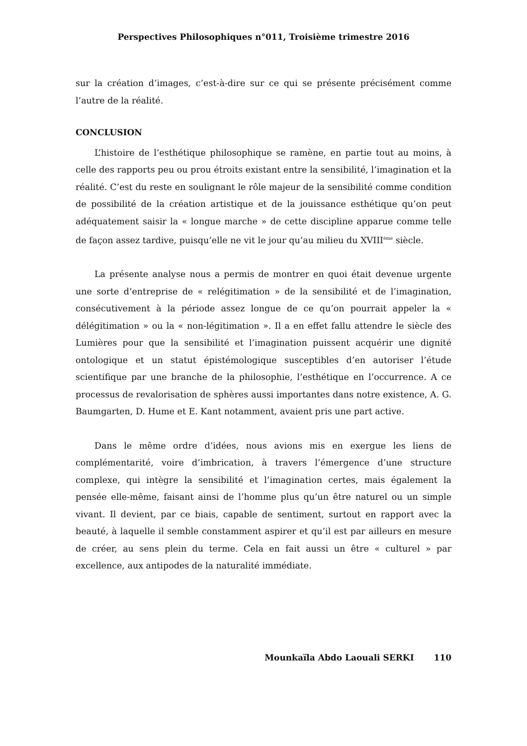Perspectives Philosophiques n°011, Troisième trimestre 2016
sur la création d’images, c’est-à-dire sur ce qui se présente précisément comme l’autre de la réalité.
CONCLUSION
L’histoire de l’esthétique philosophique se ramène, en partie tout au moins, à celle des rapports peu ou prou étroits existant entre la sensibilité, l’imagination et la réalité. C’est du reste en soulignant le rôle majeur de la sensibilité comme condition de possibilité de la création artistique et de la jouissance esthétique qu’on peut adéquatement saisir la « longue marche » de cette discipline apparue comme telle de façon assez tardive, puisqu’elle ne vit le jour qu’au milieu du XVIII<sup>ème</sup> siècle.
La présente analyse nous a permis de montrer en quoi était devenue urgente une sorte d’entreprise de « relégitimation » de la sensibilité et de l’imagination, consécutivement à la période assez longue de ce qu’on pourrait appeler la « délégitimation » ou la « non-légitimation ». Il a en effet fallu attendre le siècle des Lumières pour que la sensibilité et l’imagination puissent acquérir une dignité ontologique et un statut épistémologique susceptibles d’en autoriser l’étude scientifique par une branche de la philosophie, l’esthétique en l’occurrence. A ce processus de revalorisation de sphères aussi importantes dans notre existence, A. G. Baumgarten, D. Hume et E. Kant notamment, avaient pris une part active.
Dans le même ordre d’idées, nous avions mis en exergue les liens de complémentarité, voire d’imbrication, à travers l’émergence d’une structure complexe, qui intègre la sensibilité et l’imagination certes, mais également la pensée elle-même, faisant ainsi de l’homme plus qu’un être naturel ou un simple vivant. Il devient, par ce biais, capable de sentiment, surtout en rapport avec la beauté, à laquelle il semble constamment aspirer et qu’il est par ailleurs en mesure de créer, au sens plein du terme. Cela en fait aussi un être « culturel » par excellence, aux antipodes de la naturalité immédiate.
Mounkaïla Abdo Laouali SERKI 110